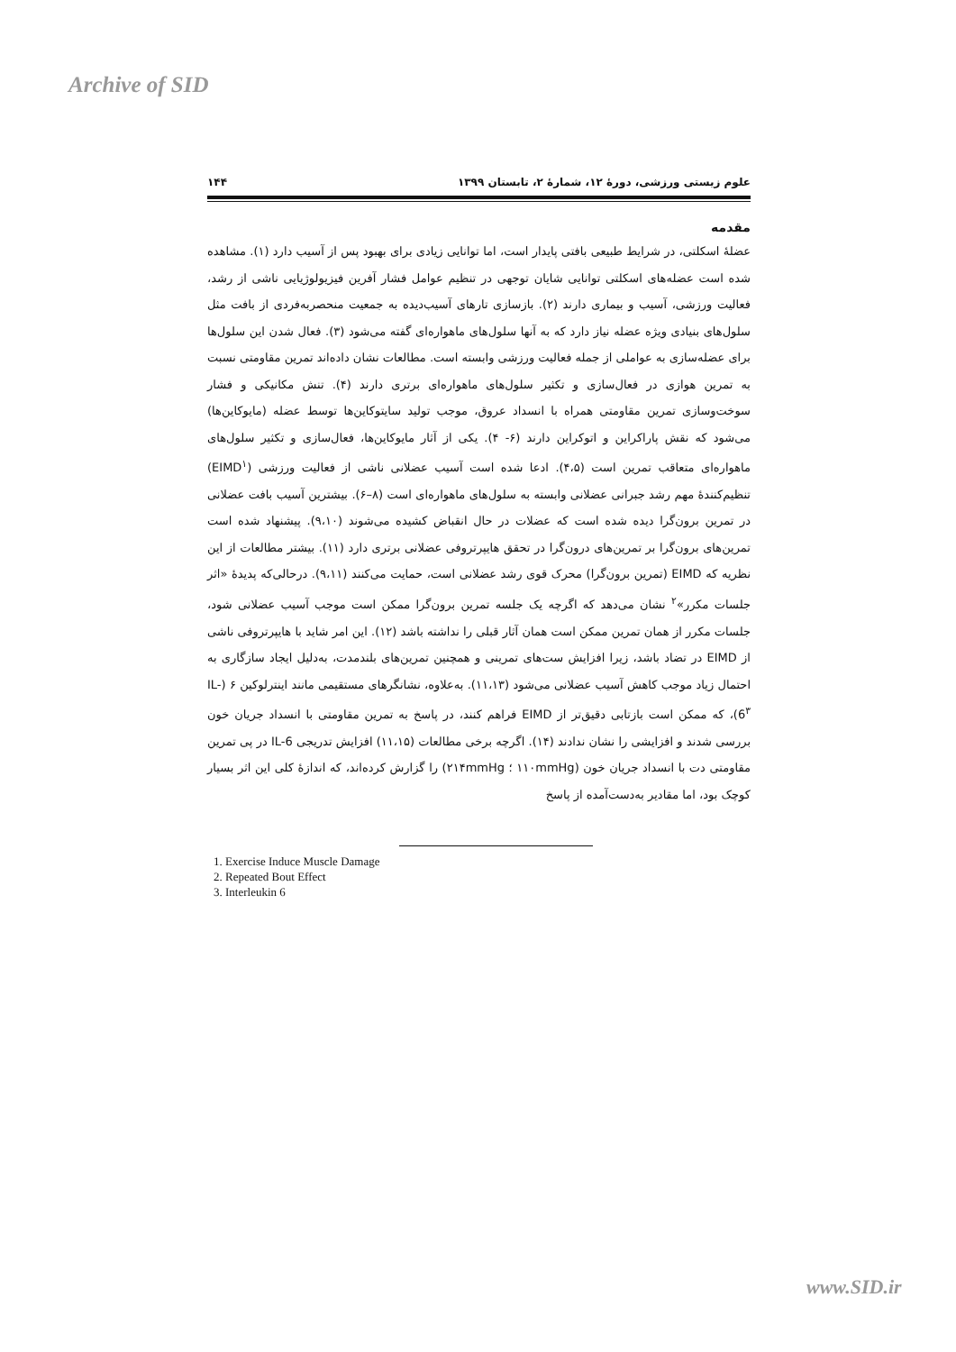Archive of SID
علوم زیستی ورزشی، دورۀ ۱۲، شمارۀ ۲، تابستان ۱۳۹۹ ۱۴۴
مقدمه
عضلۀ اسکلتی، در شرایط طبیعی بافتی پایدار است، اما توانایی زیادی برای بهبود پس از آسیب دارد (۱). مشاهده شده است عضله‌های اسکلتی توانایی شایان توجهی در تنظیم عوامل فشار آفرین فیزیولوژیایی ناشی از رشد، فعالیت ورزشی، آسیب و بیماری دارند (۲). بازسازی تارهای آسیب‌دیده به جمعیت منحصربه‌فردی از بافت مثل سلول‌های بنیادی ویژه عضله نیاز دارد که به آنها سلول‌های ماهواره‌ای گفته می‌شود (۳). فعال شدن این سلول‌ها برای عضله‌سازی به عواملی از جمله فعالیت ورزشی وابسته است. مطالعات نشان داده‌اند تمرین مقاومتی نسبت به تمرین هوازی در فعال‌سازی و تکثیر سلول‌های ماهواره‌ای برتری دارند (۴). تنش مکانیکی و فشار سوخت‌وسازی تمرین مقاومتی همراه با انسداد عروق، موجب تولید سایتوکاین‌ها توسط عضله (مایوکاین‌ها) می‌شود که نقش پاراکراین و اتوکراین دارند (۶- ۴). یکی از آثار مایوکاین‌ها، فعال‌سازی و تکثیر سلول‌های ماهواره‌ای متعاقب تمرین است (۴،۵). ادعا شده است آسیب عضلانی ناشی از فعالیت ورزشی (EIMD<sup>۱</sup>) تنظیم‌کنندۀ مهم رشد جبرانی عضلانی وابسته به سلول‌های ماهواره‌ای است (۸–۶). بیشترین آسیب بافت عضلانی در تمرین برون‌گرا دیده شده است که عضلات در حال انقباض کشیده می‌شوند (۹،۱۰). پیشنهاد شده است تمرین‌های برون‌گرا بر تمرین‌های درون‌گرا در تحقق هایپرتروفی عضلانی برتری دارد (۱۱). بیشتر مطالعات از این نظریه که EIMD (تمرین برون‌گرا) محرک قوی رشد عضلانی است، حمایت می‌کنند (۹،۱۱). درحالی‌که پدیدۀ «اثر جلسات مکرر»<sup>۲</sup> نشان می‌دهد که اگرچه یک جلسه تمرین برون‌گرا ممکن است موجب آسیب عضلانی شود، جلسات مکرر از همان تمرین ممکن است همان آثار قبلی را نداشته باشد (۱۲). این امر شاید با هایپرتروفی ناشی از EIMD در تضاد باشد، زیرا افزایش ست‌های تمرینی و همچنین تمرین‌های بلندمدت، به‌دلیل ایجاد سازگاری به احتمال زیاد موجب کاهش آسیب عضلانی می‌شود (۱۱،۱۳). به‌علاوه، نشانگرهای مستقیمی مانند اینترلوکین ۶ (IL-6<sup>۳</sup>)، که ممکن است بازتابی دقیق‌تر از EIMD فراهم کنند، در پاسخ به تمرین مقاومتی با انسداد جریان خون بررسی شدند و افزایشی را نشان ندادند (۱۴). اگرچه برخی مطالعات (۱۱،۱۵) افزایش تدریجی IL-6 در پی تمرین مقاومتی دت با انسداد جریان خون (۱۱۰mmHg ؛ ۲۱۴mmHg) را گزارش کرده‌اند، که اندازۀ کلی این اثر بسیار کوچک بود، اما مقادیر به‌دست‌آمده از پاسخ
1. Exercise Induce Muscle Damage
2. Repeated Bout Effect
3. Interleukin 6
www.SID.ir